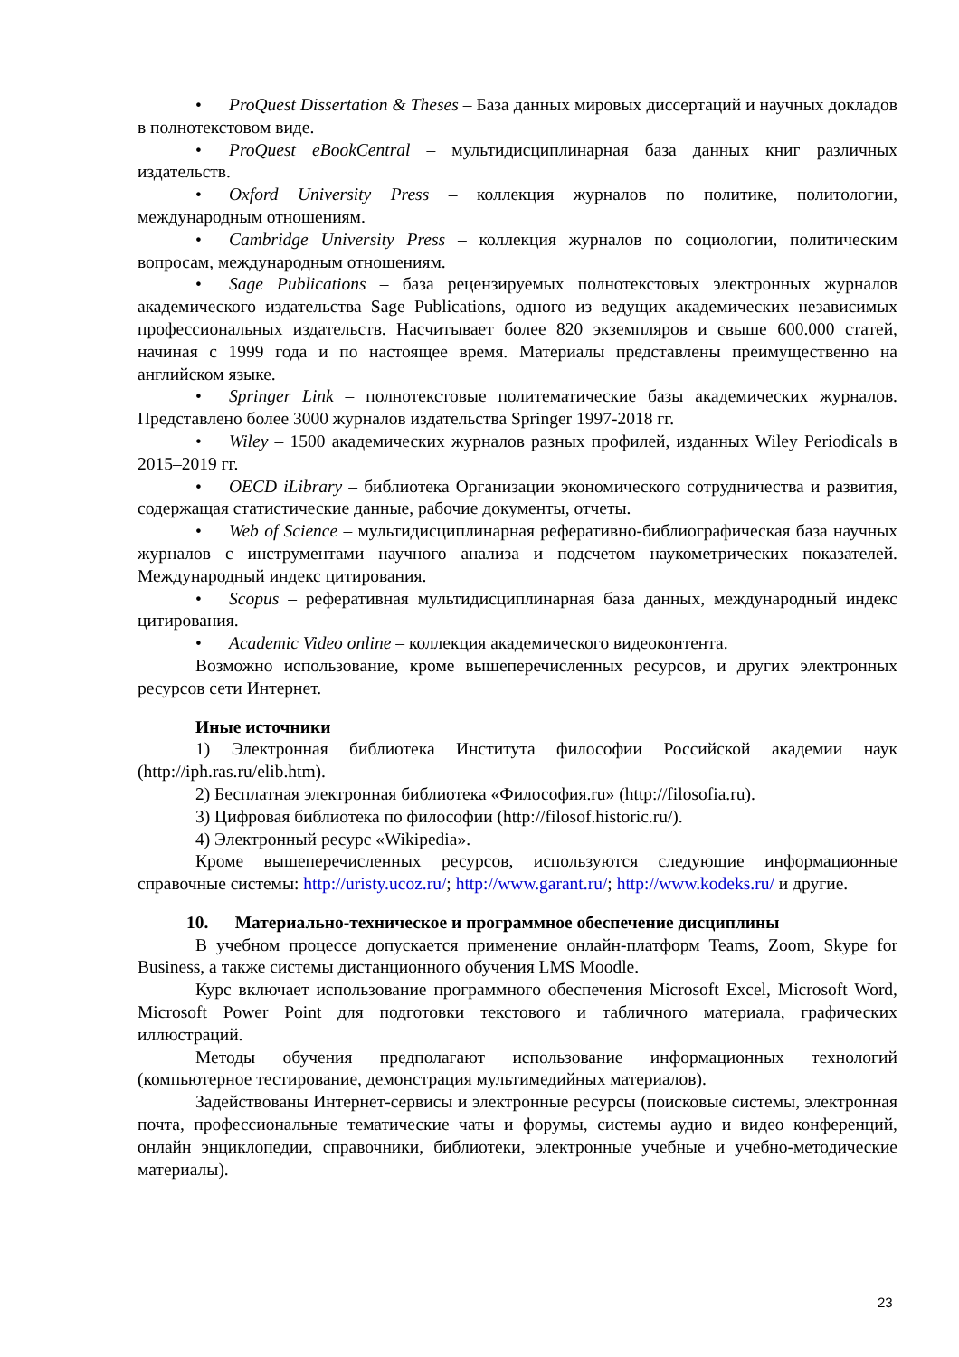• ProQuest Dissertation & Theses – База данных мировых диссертаций и научных докладов в полнотекстовом виде.
• ProQuest eBookCentral – мультидисциплинарная база данных книг различных издательств.
• Oxford University Press – коллекция журналов по политике, политологии, международным отношениям.
• Cambridge University Press – коллекция журналов по социологии, политическим вопросам, международным отношениям.
• Sage Publications – база рецензируемых полнотекстовых электронных журналов академического издательства Sage Publications, одного из ведущих академических независимых профессиональных издательств. Насчитывает более 820 экземпляров и свыше 600.000 статей, начиная с 1999 года и по настоящее время. Материалы представлены преимущественно на английском языке.
• Springer Link – полнотекстовые политематические базы академических журналов. Представлено более 3000 журналов издательства Springer 1997-2018 гг.
• Wiley – 1500 академических журналов разных профилей, изданных Wiley Periodicals в 2015–2019 гг.
• OECD iLibrary – библиотека Организации экономического сотрудничества и развития, содержащая статистические данные, рабочие документы, отчеты.
• Web of Science – мультидисциплинарная реферативно-библиографическая база научных журналов с инструментами научного анализа и подсчетом наукометрических показателей. Международный индекс цитирования.
• Scopus – реферативная мультидисциплинарная база данных, международный индекс цитирования.
• Academic Video online – коллекция академического видеоконтента.
Возможно использование, кроме вышеперечисленных ресурсов, и других электронных ресурсов сети Интернет.
Иные источники
1) Электронная библиотека Института философии Российской академии наук (http://iph.ras.ru/elib.htm).
2) Бесплатная электронная библиотека «Философия.ru» (http://filosofia.ru).
3) Цифровая библиотека по философии (http://filosof.historic.ru/).
4) Электронный ресурс «Wikipedia».
Кроме вышеперечисленных ресурсов, используются следующие информационные справочные системы: http://uristy.ucoz.ru/; http://www.garant.ru/; http://www.kodeks.ru/ и другие.
10. Материально-техническое и программное обеспечение дисциплины
В учебном процессе допускается применение онлайн-платформ Teams, Zoom, Skype for Business, а также системы дистанционного обучения LMS Moodle.
Курс включает использование программного обеспечения Microsoft Excel, Microsoft Word, Microsoft Power Point для подготовки текстового и табличного материала, графических иллюстраций.
Методы обучения предполагают использование информационных технологий (компьютерное тестирование, демонстрация мультимедийных материалов).
Задействованы Интернет-сервисы и электронные ресурсы (поисковые системы, электронная почта, профессиональные тематические чаты и форумы, системы аудио и видео конференций, онлайн энциклопедии, справочники, библиотеки, электронные учебные и учебно-методические материалы).
23